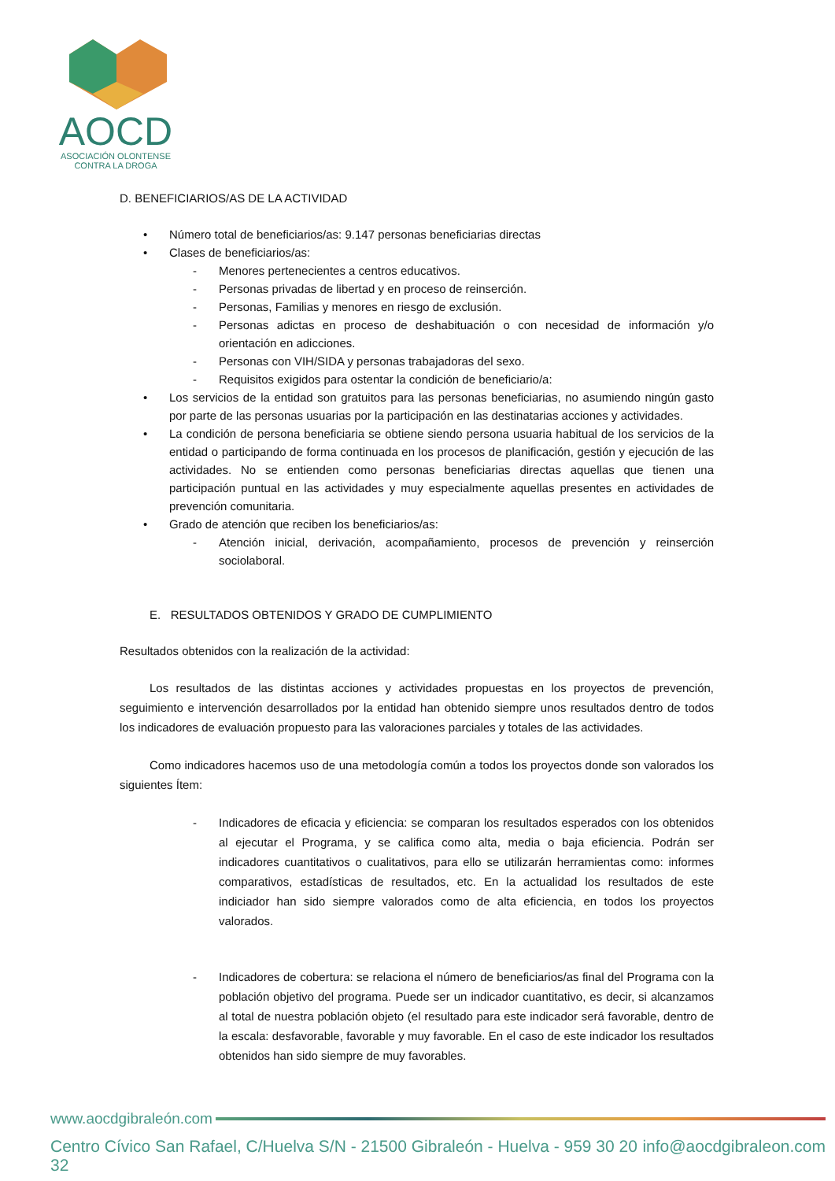AOCD
ASOCIACIÓN OLONTENSE
CONTRA LA DROGA
D. BENEFICIARIOS/AS DE LA ACTIVIDAD
• Número total de beneficiarios/as: 9.147 personas beneficiarias directas
• Clases de beneficiarios/as:
- Menores pertenecientes a centros educativos.
- Personas privadas de libertad y en proceso de reinserción.
- Personas, Familias y menores en riesgo de exclusión.
- Personas adictas en proceso de deshabituación o con necesidad de información y/o orientación en adicciones.
- Personas con VIH/SIDA y personas trabajadoras del sexo.
- Requisitos exigidos para ostentar la condición de beneficiario/a:
• Los servicios de la entidad son gratuitos para las personas beneficiarias, no asumiendo ningún gasto por parte de las personas usuarias por la participación en las destinatarias acciones y actividades.
• La condición de persona beneficiaria se obtiene siendo persona usuaria habitual de los servicios de la entidad o participando de forma continuada en los procesos de planificación, gestión y ejecución de las actividades. No se entienden como personas beneficiarias directas aquellas que tienen una participación puntual en las actividades y muy especialmente aquellas presentes en actividades de prevención comunitaria.
• Grado de atención que reciben los beneficiarios/as:
- Atención inicial, derivación, acompañamiento, procesos de prevención y reinserción sociolaboral.
E. RESULTADOS OBTENIDOS Y GRADO DE CUMPLIMIENTO
Resultados obtenidos con la realización de la actividad:
Los resultados de las distintas acciones y actividades propuestas en los proyectos de prevención, seguimiento e intervención desarrollados por la entidad han obtenido siempre unos resultados dentro de todos los indicadores de evaluación propuesto para las valoraciones parciales y totales de las actividades.
Como indicadores hacemos uso de una metodología común a todos los proyectos donde son valorados los siguientes Ítem:
- Indicadores de eficacia y eficiencia: se comparan los resultados esperados con los obtenidos al ejecutar el Programa, y se califica como alta, media o baja eficiencia. Podrán ser indicadores cuantitativos o cualitativos, para ello se utilizarán herramientas como: informes comparativos, estadísticas de resultados, etc. En la actualidad los resultados de este indiciador han sido siempre valorados como de alta eficiencia, en todos los proyectos valorados.
- Indicadores de cobertura: se relaciona el número de beneficiarios/as final del Programa con la población objetivo del programa. Puede ser un indicador cuantitativo, es decir, si alcanzamos al total de nuestra población objeto (el resultado para este indicador será favorable, dentro de la escala: desfavorable, favorable y muy favorable. En el caso de este indicador los resultados obtenidos han sido siempre de muy favorables.
www.aocdgibraleón.com
Centro Cívico San Rafael, C/Huelva S/N - 21500 Gibraleón - Huelva - 959 30 20 32 info@aocdgibraleon.com